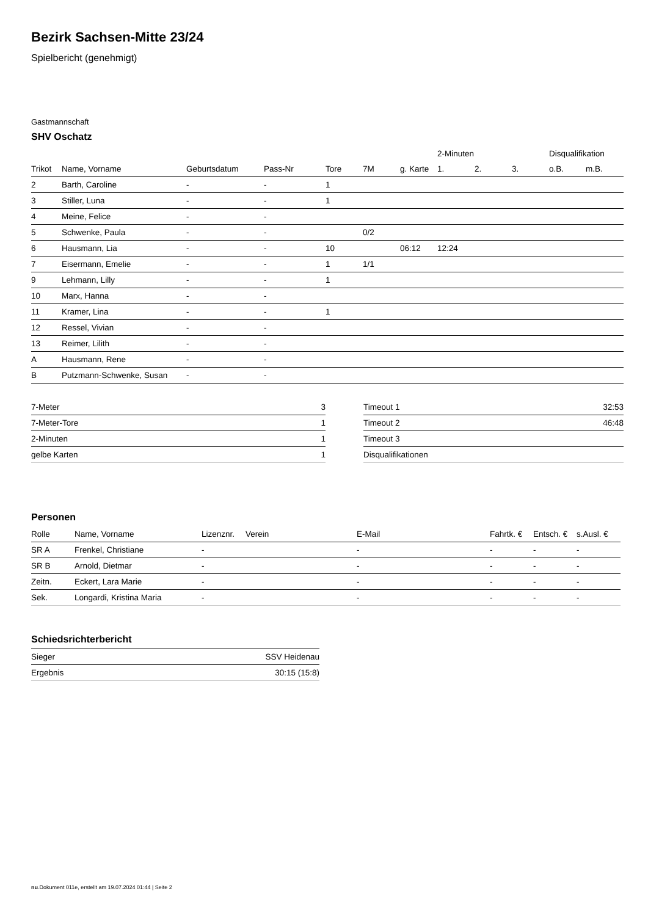Bezirk Sachsen-Mitte 23/24
Spielbericht (genehmigt)
Gastmannschaft
SHV Oschatz
| | | | | | | | 2-Minuten | | | Disqualifikation | |
| --- | --- | --- | --- | --- | --- | --- | --- | --- | --- | --- | --- |
| Trikot | Name, Vorname | Geburtsdatum | Pass-Nr | Tore | 7M | g. Karte | 1. | 2. | 3. | o.B. | m.B. |
| 2 | Barth, Caroline | - | - | 1 | | | | | | | |
| 3 | Stiller, Luna | - | - | 1 | | | | | | | |
| 4 | Meine, Felice | - | - | | | | | | | | |
| 5 | Schwenke, Paula | - | - | | 0/2 | | | | | | |
| 6 | Hausmann, Lia | - | - | 10 | | 06:12 | 12:24 | | | | |
| 7 | Eisermann, Emelie | - | - | 1 | 1/1 | | | | | | |
| 9 | Lehmann, Lilly | - | - | 1 | | | | | | | |
| 10 | Marx, Hanna | - | - | | | | | | | | |
| 11 | Kramer, Lina | - | - | 1 | | | | | | | |
| 12 | Ressel, Vivian | - | - | | | | | | | | |
| 13 | Reimer, Lilith | - | - | | | | | | | | |
| A | Hausmann, Rene | - | - | | | | | | | | |
| B | Putzmann-Schwenke, Susan | - | - | | | | | | | | |
| 7-Meter | 3 |
| 7-Meter-Tore | 1 |
| 2-Minuten | 1 |
| gelbe Karten | 1 |
| Timeout 1 | 32:53 |
| Timeout 2 | 46:48 |
| Timeout 3 | |
| Disqualifikationen | |
Personen
| Rolle | Name, Vorname | Lizenznr. | Verein | E-Mail | Fahrtk. € | Entsch. € | s.Ausl. € |
| --- | --- | --- | --- | --- | --- | --- | --- |
| SR A | Frenkel, Christiane | - | | - | - | - | - |
| SR B | Arnold, Dietmar | - | | - | - | - | - |
| Zeitn. | Eckert, Lara Marie | - | | - | - | - | - |
| Sek. | Longardi, Kristina Maria | - | | - | - | - | - |
Schiedsrichterbericht
| Sieger | SSV Heidenau |
| Ergebnis | 30:15 (15:8) |
nu.Dokument 011e, erstellt am 19.07.2024 01:44 | Seite 2